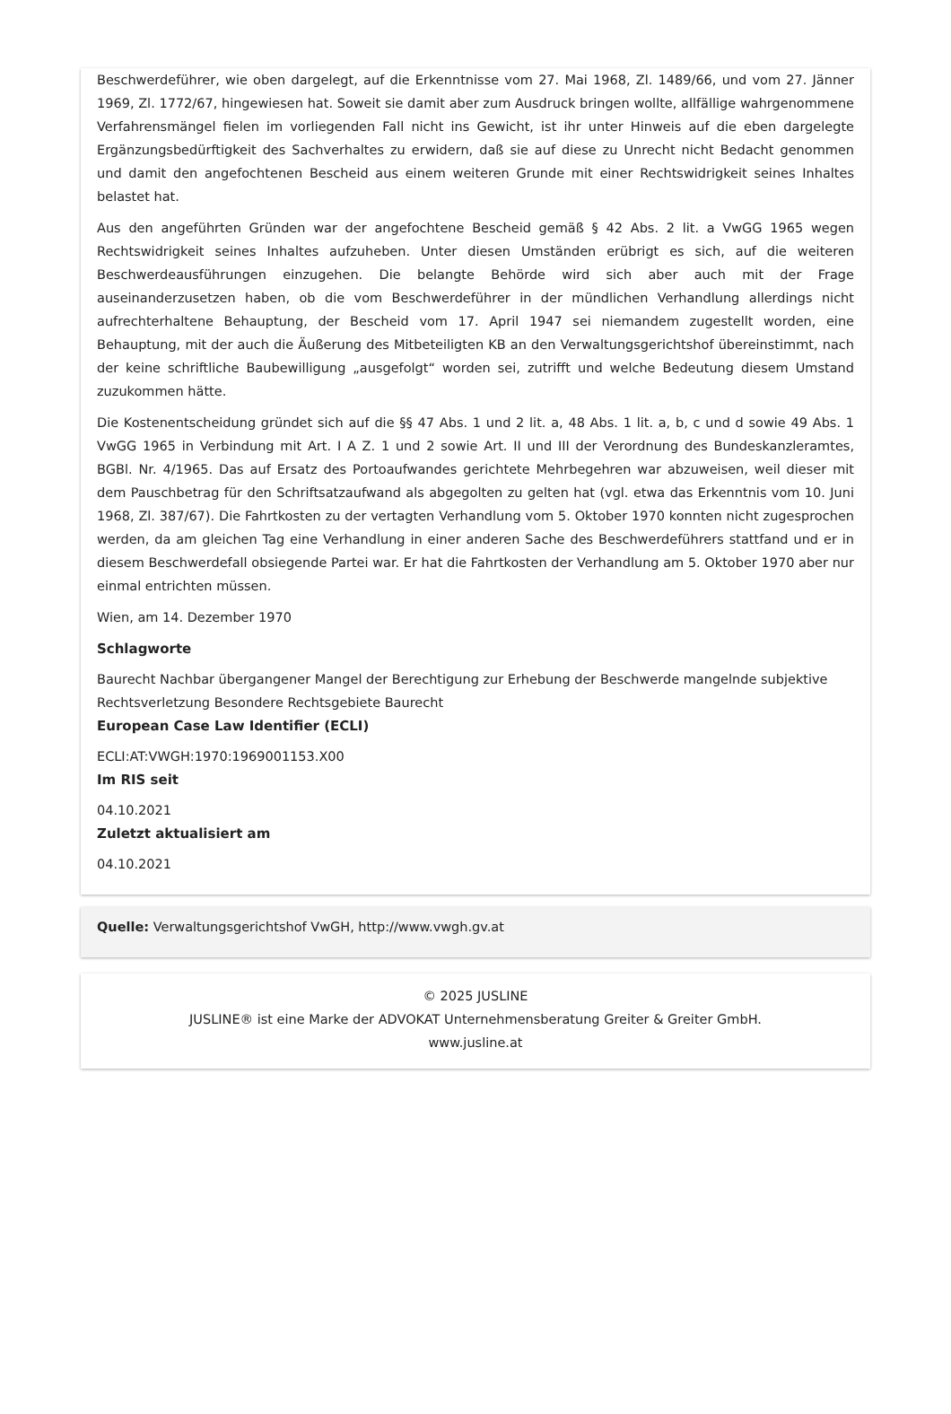Beschwerdeführer, wie oben dargelegt, auf die Erkenntnisse vom 27. Mai 1968, Zl. 1489/66, und vom 27. Jänner 1969, Zl. 1772/67, hingewiesen hat. Soweit sie damit aber zum Ausdruck bringen wollte, allfällige wahrgenommene Verfahrensmängel fielen im vorliegenden Fall nicht ins Gewicht, ist ihr unter Hinweis auf die eben dargelegte Ergänzungsbedürftigkeit des Sachverhaltes zu erwidern, daß sie auf diese zu Unrecht nicht Bedacht genommen und damit den angefochtenen Bescheid aus einem weiteren Grunde mit einer Rechtswidrigkeit seines Inhaltes belastet hat.
Aus den angeführten Gründen war der angefochtene Bescheid gemäß § 42 Abs. 2 lit. a VwGG 1965 wegen Rechtswidrigkeit seines Inhaltes aufzuheben. Unter diesen Umständen erübrigt es sich, auf die weiteren Beschwerdeausführungen einzugehen. Die belangte Behörde wird sich aber auch mit der Frage auseinanderzusetzen haben, ob die vom Beschwerdeführer in der mündlichen Verhandlung allerdings nicht aufrechterhaltene Behauptung, der Bescheid vom 17. April 1947 sei niemandem zugestellt worden, eine Behauptung, mit der auch die Äußerung des Mitbeteiligten KB an den Verwaltungsgerichtshof übereinstimmt, nach der keine schriftliche Baubewilligung „ausgefolgt“ worden sei, zutrifft und welche Bedeutung diesem Umstand zuzukommen hätte.
Die Kostenentscheidung gründet sich auf die §§ 47 Abs. 1 und 2 lit. a, 48 Abs. 1 lit. a, b, c und d sowie 49 Abs. 1 VwGG 1965 in Verbindung mit Art. I A Z. 1 und 2 sowie Art. II und III der Verordnung des Bundeskanzleramtes, BGBl. Nr. 4/1965. Das auf Ersatz des Portoaufwandes gerichtete Mehrbegehren war abzuweisen, weil dieser mit dem Pauschbetrag für den Schriftsatzaufwand als abgegolten zu gelten hat (vgl. etwa das Erkenntnis vom 10. Juni 1968, Zl. 387/67). Die Fahrtkosten zu der vertagten Verhandlung vom 5. Oktober 1970 konnten nicht zugesprochen werden, da am gleichen Tag eine Verhandlung in einer anderen Sache des Beschwerdeführers stattfand und er in diesem Beschwerdefall obsiegende Partei war. Er hat die Fahrtkosten der Verhandlung am 5. Oktober 1970 aber nur einmal entrichten müssen.
Wien, am 14. Dezember 1970
Schlagworte
Baurecht Nachbar übergangener Mangel der Berechtigung zur Erhebung der Beschwerde mangelnde subjektive Rechtsverletzung Besondere Rechtsgebiete Baurecht
European Case Law Identifier (ECLI)
ECLI:AT:VWGH:1970:1969001153.X00
Im RIS seit
04.10.2021
Zuletzt aktualisiert am
04.10.2021
Quelle: Verwaltungsgerichtshof VwGH, http://www.vwgh.gv.at
© 2025 JUSLINE
JUSLINE® ist eine Marke der ADVOKAT Unternehmensberatung Greiter & Greiter GmbH.
www.jusline.at